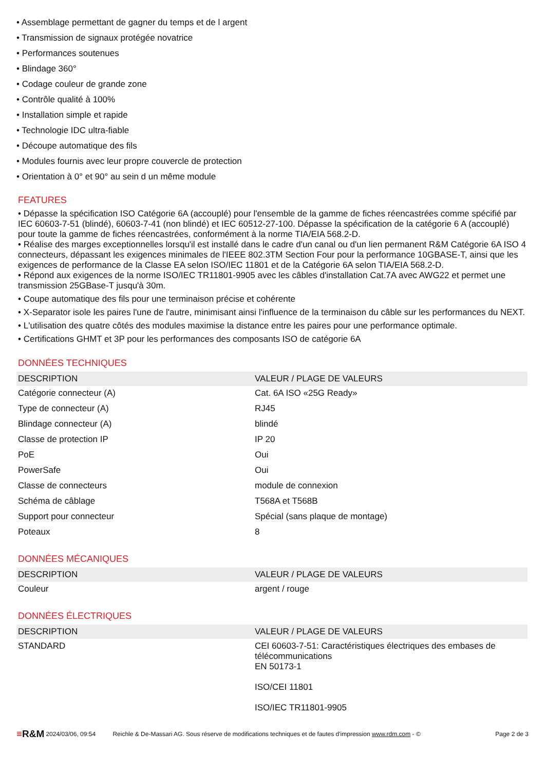• Assemblage permettant de gagner du temps et de l argent
• Transmission de signaux protégée novatrice
• Performances soutenues
• Blindage 360°
• Codage couleur de grande zone
• Contrôle qualité à 100%
• Installation simple et rapide
• Technologie IDC ultra-fiable
• Découpe automatique des fils
• Modules fournis avec leur propre couvercle de protection
• Orientation à 0° et 90° au sein d un même module
FEATURES
• Dépasse la spécification ISO Catégorie 6A (accouplé) pour l'ensemble de la gamme de fiches réencastrées comme spécifié par IEC 60603-7-51 (blindé), 60603-7-41 (non blindé) et IEC 60512-27-100. Dépasse la spécification de la catégorie 6 A (accouplé) pour toute la gamme de fiches réencastrées, conformément à la norme TIA/EIA 568.2-D.
• Réalise des marges exceptionnelles lorsqu'il est installé dans le cadre d'un canal ou d'un lien permanent R&M Catégorie 6A ISO 4 connecteurs, dépassant les exigences minimales de l'IEEE 802.3TM Section Four pour la performance 10GBASE-T, ainsi que les exigences de performance de la Classe EA selon ISO/IEC 11801 et de la Catégorie 6A selon TIA/EIA 568.2-D.
• Répond aux exigences de la norme ISO/IEC TR11801-9905 avec les câbles d'installation Cat.7A avec AWG22 et permet une transmission 25GBase-T jusqu'à 30m.
• Coupe automatique des fils pour une terminaison précise et cohérente
• X-Separator isole les paires l'une de l'autre, minimisant ainsi l'influence de la terminaison du câble sur les performances du NEXT.
• L'utilisation des quatre côtés des modules maximise la distance entre les paires pour une performance optimale.
• Certifications GHMT et 3P pour les performances des composants ISO de catégorie 6A
DONNÉES TECHNIQUES
| DESCRIPTION | VALEUR / PLAGE DE VALEURS |
| --- | --- |
| Catégorie connecteur (A) | Cat. 6A ISO «25G Ready» |
| Type de connecteur (A) | RJ45 |
| Blindage connecteur (A) | blindé |
| Classe de protection IP | IP 20 |
| PoE | Oui |
| PowerSafe | Oui |
| Classe de connecteurs | module de connexion |
| Schéma de câblage | T568A et T568B |
| Support pour connecteur | Spécial (sans plaque de montage) |
| Poteaux | 8 |
DONNÉES MÉCANIQUES
| DESCRIPTION | VALEUR / PLAGE DE VALEURS |
| --- | --- |
| Couleur | argent / rouge |
DONNÉES ÉLECTRIQUES
| DESCRIPTION | VALEUR / PLAGE DE VALEURS |
| --- | --- |
| STANDARD | CEI 60603-7-51: Caractéristiques électriques des embases de télécommunications EN 50173-1 ISO/CEI 11801 ISO/IEC TR11801-9905 |
≡R&M 2024/03/06, 09:54 Reichle & De-Massari AG. Sous réserve de modifications techniques et de fautes d'impression www.rdm.com - © Page 2 de 3